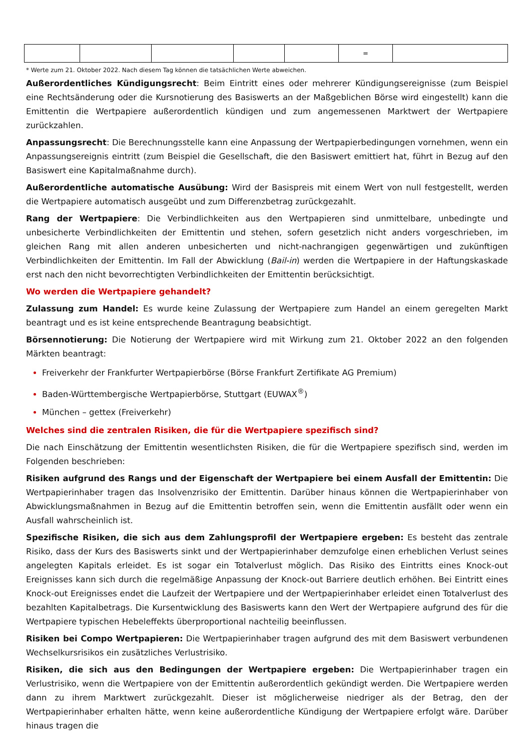| | | | | | = | |
* Werte zum 21. Oktober 2022. Nach diesem Tag können die tatsächlichen Werte abweichen.
Außerordentliches Kündigungsrecht: Beim Eintritt eines oder mehrerer Kündigungsereignisse (zum Beispiel eine Rechtsänderung oder die Kursnotierung des Basiswerts an der Maßgeblichen Börse wird eingestellt) kann die Emittentin die Wertpapiere außerordentlich kündigen und zum angemessenen Marktwert der Wertpapiere zurückzahlen.
Anpassungsrecht: Die Berechnungsstelle kann eine Anpassung der Wertpapierbedingungen vornehmen, wenn ein Anpassungsereignis eintritt (zum Beispiel die Gesellschaft, die den Basiswert emittiert hat, führt in Bezug auf den Basiswert eine Kapitalmaßnahme durch).
Außerordentliche automatische Ausübung: Wird der Basispreis mit einem Wert von null festgestellt, werden die Wertpapiere automatisch ausgeübt und zum Differenzbetrag zurückgezahlt.
Rang der Wertpapiere: Die Verbindlichkeiten aus den Wertpapieren sind unmittelbare, unbedingte und unbesicherte Verbindlichkeiten der Emittentin und stehen, sofern gesetzlich nicht anders vorgeschrieben, im gleichen Rang mit allen anderen unbesicherten und nicht-nachrangigen gegenwärtigen und zukünftigen Verbindlichkeiten der Emittentin. Im Fall der Abwicklung (Bail-in) werden die Wertpapiere in der Haftungskaskade erst nach den nicht bevorrechtigten Verbindlichkeiten der Emittentin berücksichtigt.
Wo werden die Wertpapiere gehandelt?
Zulassung zum Handel: Es wurde keine Zulassung der Wertpapiere zum Handel an einem geregelten Markt beantragt und es ist keine entsprechende Beantragung beabsichtigt.
Börsennotierung: Die Notierung der Wertpapiere wird mit Wirkung zum 21. Oktober 2022 an den folgenden Märkten beantragt:
Freiverkehr der Frankfurter Wertpapierbörse (Börse Frankfurt Zertifikate AG Premium)
Baden-Württembergische Wertpapierbörse, Stuttgart (EUWAX<sup>®</sup>)
München – gettex (Freiverkehr)
Welches sind die zentralen Risiken, die für die Wertpapiere spezifisch sind?
Die nach Einschätzung der Emittentin wesentlichsten Risiken, die für die Wertpapiere spezifisch sind, werden im Folgenden beschrieben:
Risiken aufgrund des Rangs und der Eigenschaft der Wertpapiere bei einem Ausfall der Emittentin: Die Wertpapierinhaber tragen das Insolvenzrisiko der Emittentin. Darüber hinaus können die Wertpapierinhaber von Abwicklungsmaßnahmen in Bezug auf die Emittentin betroffen sein, wenn die Emittentin ausfällt oder wenn ein Ausfall wahrscheinlich ist.
Spezifische Risiken, die sich aus dem Zahlungsprofil der Wertpapiere ergeben: Es besteht das zentrale Risiko, dass der Kurs des Basiswerts sinkt und der Wertpapierinhaber demzufolge einen erheblichen Verlust seines angelegten Kapitals erleidet. Es ist sogar ein Totalverlust möglich. Das Risiko des Eintritts eines Knock-out Ereignisses kann sich durch die regelmäßige Anpassung der Knock-out Barriere deutlich erhöhen. Bei Eintritt eines Knock-out Ereignisses endet die Laufzeit der Wertpapiere und der Wertpapierinhaber erleidet einen Totalverlust des bezahlten Kapitalbetrags. Die Kursentwicklung des Basiswerts kann den Wert der Wertpapiere aufgrund des für die Wertpapiere typischen Hebeleffekts überproportional nachteilig beeinflussen.
Risiken bei Compo Wertpapieren: Die Wertpapierinhaber tragen aufgrund des mit dem Basiswert verbundenen Wechselkursrisikos ein zusätzliches Verlustrisiko.
Risiken, die sich aus den Bedingungen der Wertpapiere ergeben: Die Wertpapierinhaber tragen ein Verlustrisiko, wenn die Wertpapiere von der Emittentin außerordentlich gekündigt werden. Die Wertpapiere werden dann zu ihrem Marktwert zurückgezahlt. Dieser ist möglicherweise niedriger als der Betrag, den der Wertpapierinhaber erhalten hätte, wenn keine außerordentliche Kündigung der Wertpapiere erfolgt wäre. Darüber hinaus tragen die